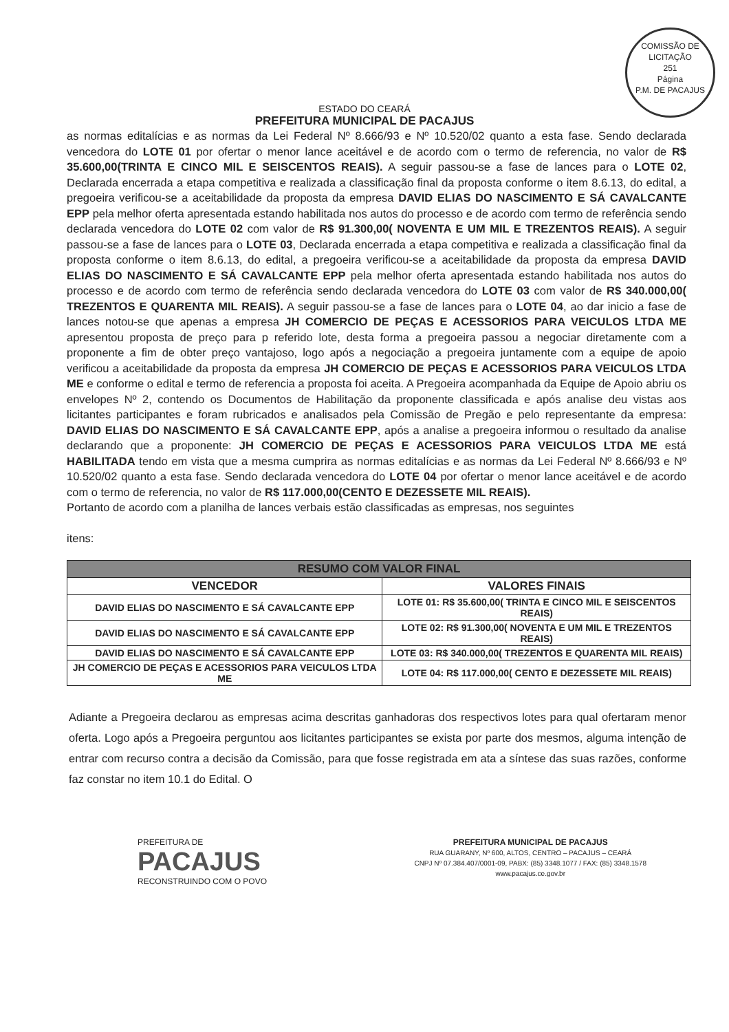COMISSÃO DE LICITAÇÃO
251
Página
P.M. DE PACAJUS
ESTADO DO CEARÁ
PREFEITURA MUNICIPAL DE PACAJUS
as normas editalícias e as normas da Lei Federal Nº 8.666/93 e Nº 10.520/02 quanto a esta fase. Sendo declarada vencedora do LOTE 01 por ofertar o menor lance aceitável e de acordo com o termo de referencia, no valor de R$ 35.600,00(TRINTA E CINCO MIL E SEISCENTOS REAIS). A seguir passou-se a fase de lances para o LOTE 02, Declarada encerrada a etapa competitiva e realizada a classificação final da proposta conforme o item 8.6.13, do edital, a pregoeira verificou-se a aceitabilidade da proposta da empresa DAVID ELIAS DO NASCIMENTO E SÁ CAVALCANTE EPP pela melhor oferta apresentada estando habilitada nos autos do processo e de acordo com termo de referência sendo declarada vencedora do LOTE 02 com valor de R$ 91.300,00( NOVENTA E UM MIL E TREZENTOS REAIS). A seguir passou-se a fase de lances para o LOTE 03, Declarada encerrada a etapa competitiva e realizada a classificação final da proposta conforme o item 8.6.13, do edital, a pregoeira verificou-se a aceitabilidade da proposta da empresa DAVID ELIAS DO NASCIMENTO E SÁ CAVALCANTE EPP pela melhor oferta apresentada estando habilitada nos autos do processo e de acordo com termo de referência sendo declarada vencedora do LOTE 03 com valor de R$ 340.000,00( TREZENTOS E QUARENTA MIL REAIS). A seguir passou-se a fase de lances para o LOTE 04, ao dar inicio a fase de lances notou-se que apenas a empresa JH COMERCIO DE PEÇAS E ACESSORIOS PARA VEICULOS LTDA ME apresentou proposta de preço para p referido lote, desta forma a pregoeira passou a negociar diretamente com a proponente a fim de obter preço vantajoso, logo após a negociação a pregoeira juntamente com a equipe de apoio verificou a aceitabilidade da proposta da empresa JH COMERCIO DE PEÇAS E ACESSORIOS PARA VEICULOS LTDA ME e conforme o edital e termo de referencia a proposta foi aceita. A Pregoeira acompanhada da Equipe de Apoio abriu os envelopes Nº 2, contendo os Documentos de Habilitação da proponente classificada e após analise deu vistas aos licitantes participantes e foram rubricados e analisados pela Comissão de Pregão e pelo representante da empresa: DAVID ELIAS DO NASCIMENTO E SÁ CAVALCANTE EPP, após a analise a pregoeira informou o resultado da analise declarando que a proponente: JH COMERCIO DE PEÇAS E ACESSORIOS PARA VEICULOS LTDA ME está HABILITADA tendo em vista que a mesma cumprira as normas editalícias e as normas da Lei Federal Nº 8.666/93 e Nº 10.520/02 quanto a esta fase. Sendo declarada vencedora do LOTE 04 por ofertar o menor lance aceitável e de acordo com o termo de referencia, no valor de R$ 117.000,00(CENTO E DEZESSETE MIL REAIS).
Portanto de acordo com a planilha de lances verbais estão classificadas as empresas, nos seguintes
itens:
| RESUMO COM VALOR FINAL | |
| --- | --- |
| VENCEDOR | VALORES FINAIS |
| DAVID ELIAS DO NASCIMENTO E SÁ CAVALCANTE EPP | LOTE 01: R$ 35.600,00( TRINTA E CINCO MIL E SEISCENTOS REAIS) |
| DAVID ELIAS DO NASCIMENTO E SÁ CAVALCANTE EPP | LOTE 02: R$ 91.300,00( NOVENTA E UM MIL E TREZENTOS REAIS) |
| DAVID ELIAS DO NASCIMENTO E SÁ CAVALCANTE EPP | LOTE 03: R$ 340.000,00( TREZENTOS E QUARENTA MIL REAIS) |
| JH COMERCIO DE PEÇAS E ACESSORIOS PARA VEICULOS LTDA ME | LOTE 04: R$ 117.000,00( CENTO E DEZESSETE MIL REAIS) |
Adiante a Pregoeira declarou as empresas acima descritas ganhadoras dos respectivos lotes para qual ofertaram menor oferta. Logo após a Pregoeira perguntou aos licitantes participantes se exista por parte dos mesmos, alguma intenção de entrar com recurso contra a decisão da Comissão, para que fosse registrada em ata a síntese das suas razões, conforme faz constar no item 10.1 do Edital. O
PREFEITURA DE
PACAJUS
RECONSTRUINDO COM O POVO
PREFEITURA MUNICIPAL DE PACAJUS
RUA GUARANY, Nº 600, ALTOS, CENTRO – PACAJUS – CEARÁ
CNPJ Nº 07.384.407/0001-09, PABX: (85) 3348.1077 / FAX: (85) 3348.1578
www.pacajus.ce.gov.br